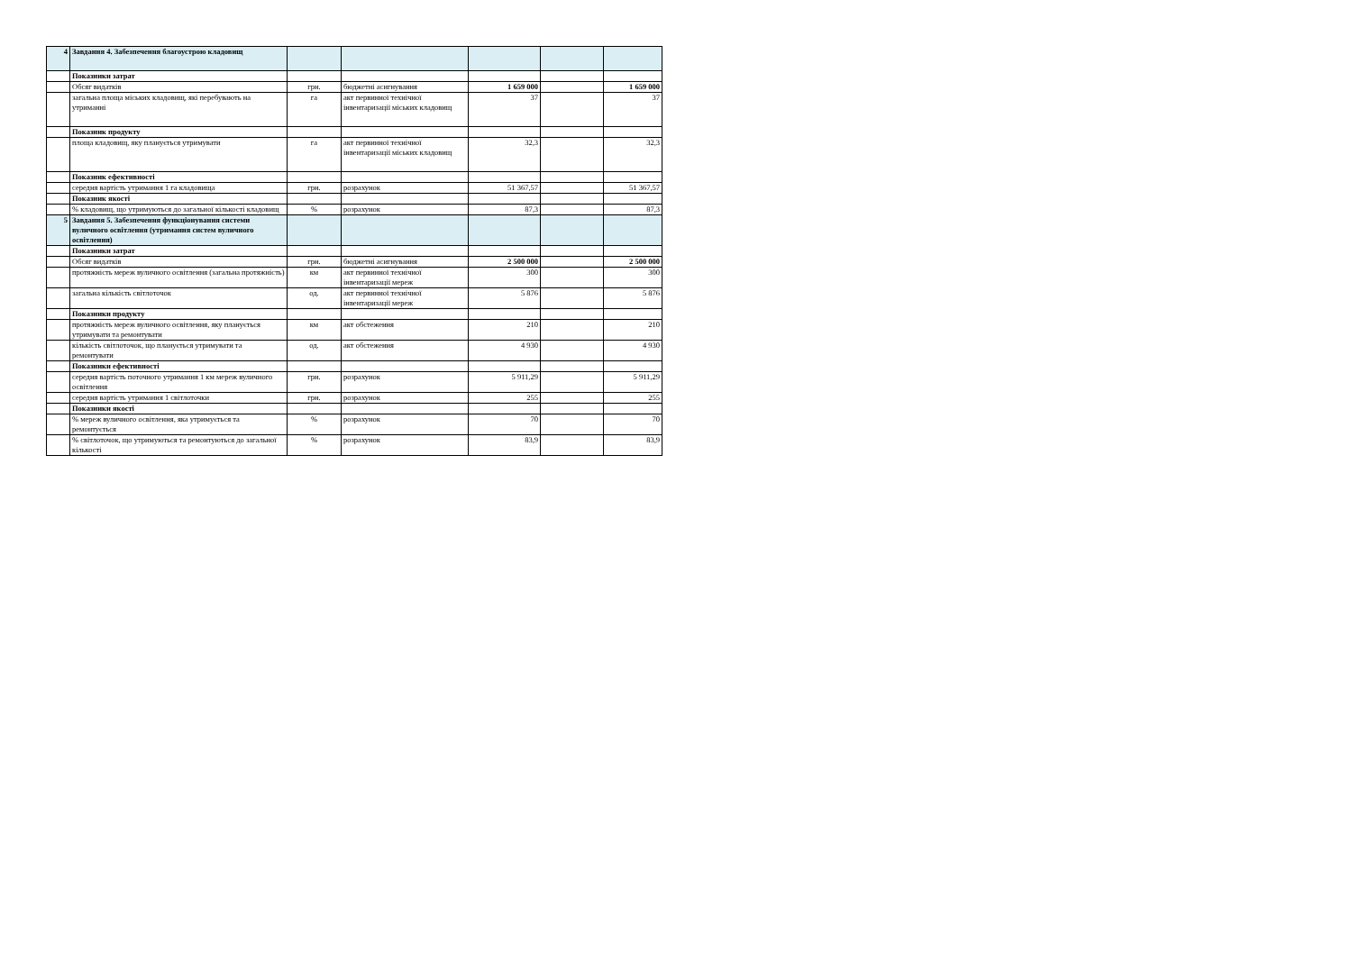| 4 | Завдання 4. Забезпечення благоустрою кладовищ | | | | | |
| | Показники затрат | | | | | |
| | Обсяг видатків | грн. | бюджетні асигнування | 1 659 000 | | 1 659 000 |
| | загальна площа міських кладовищ, які перебувають на утриманні | га | акт первинної технічної інвентаризації міських кладовищ | 37 | | 37 |
| | Показник продукту | | | | | |
| | площа кладовищ, яку планується утримувати | га | акт первинної технічної інвентаризації міських кладовищ | 32,3 | | 32,3 |
| | Показник ефективності | | | | | |
| | середня вартість утримання 1 га кладовища | грн. | розрахунок | 51 367,57 | | 51 367,57 |
| | Показник якості | | | | | |
| | % кладовищ, що утримуються до загальної кількості кладовищ | % | розрахунок | 87,3 | | 87,3 |
| 5 | Завдання 5. Забезпечення функціонування системи вуличного освітлення (утримання систем вуличного освітлення) | | | | | |
| | Показники затрат | | | | | |
| | Обсяг видатків | грн. | бюджетні асигнування | 2 500 000 | | 2 500 000 |
| | протяжність мереж вуличного освітлення (загальна протяжність) | км | акт первинної технічної інвентаризації мереж | 300 | | 300 |
| | загальна кількість світлоточок | од. | акт первинної технічної інвентаризації мереж | 5 876 | | 5 876 |
| | Показники продукту | | | | | |
| | протяжність мереж вуличного освітлення, яку планується утримувати та ремонтувати | км | акт обстеження | 210 | | 210 |
| | кількість світлоточок, що планується утримувати та ремонтувати | од. | акт обстеження | 4 930 | | 4 930 |
| | Показники ефективності | | | | | |
| | середня вартість поточного утримання 1 км мереж вуличного освітлення | грн. | розрахунок | 5 911,29 | | 5 911,29 |
| | середня вартість утримання 1 світлоточки | грн. | розрахунок | 255 | | 255 |
| | Показники якості | | | | | |
| | % мереж вуличного освітлення, яка утримується та ремонтується | % | розрахунок | 70 | | 70 |
| | % світлоточок, що утримуються та ремонтуються до загальної кількості | % | розрахунок | 83,9 | | 83,9 |